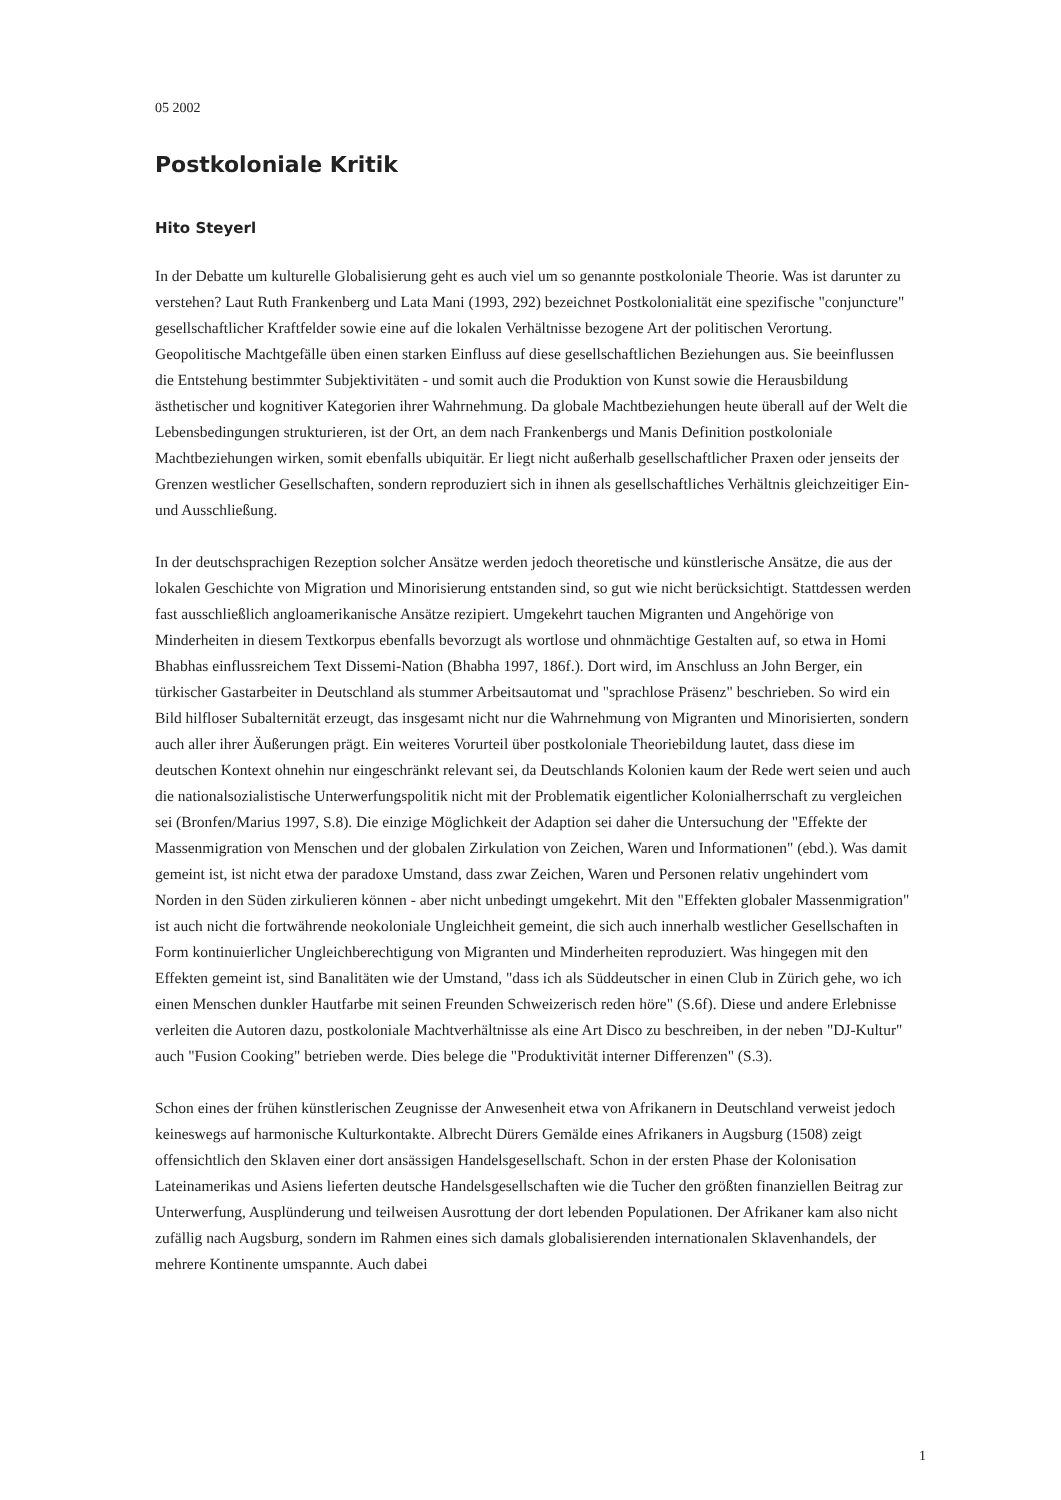05 2002
Postkoloniale Kritik
Hito Steyerl
In der Debatte um kulturelle Globalisierung geht es auch viel um so genannte postkoloniale Theorie. Was ist darunter zu verstehen? Laut Ruth Frankenberg und Lata Mani (1993, 292) bezeichnet Postkolonialität eine spezifische "conjuncture" gesellschaftlicher Kraftfelder sowie eine auf die lokalen Verhältnisse bezogene Art der politischen Verortung. Geopolitische Machtgefälle üben einen starken Einfluss auf diese gesellschaftlichen Beziehungen aus. Sie beeinflussen die Entstehung bestimmter Subjektivitäten - und somit auch die Produktion von Kunst sowie die Herausbildung ästhetischer und kognitiver Kategorien ihrer Wahrnehmung. Da globale Machtbeziehungen heute überall auf der Welt die Lebensbedingungen strukturieren, ist der Ort, an dem nach Frankenbergs und Manis Definition postkoloniale Machtbeziehungen wirken, somit ebenfalls ubiquitär. Er liegt nicht außerhalb gesellschaftlicher Praxen oder jenseits der Grenzen westlicher Gesellschaften, sondern reproduziert sich in ihnen als gesellschaftliches Verhältnis gleichzeitiger Ein- und Ausschließung.
In der deutschsprachigen Rezeption solcher Ansätze werden jedoch theoretische und künstlerische Ansätze, die aus der lokalen Geschichte von Migration und Minorisierung entstanden sind, so gut wie nicht berücksichtigt. Stattdessen werden fast ausschließlich angloamerikanische Ansätze rezipiert. Umgekehrt tauchen Migranten und Angehörige von Minderheiten in diesem Textkorpus ebenfalls bevorzugt als wortlose und ohnmächtige Gestalten auf, so etwa in Homi Bhabhas einflussreichem Text Dissemi-Nation (Bhabha 1997, 186f.). Dort wird, im Anschluss an John Berger, ein türkischer Gastarbeiter in Deutschland als stummer Arbeitsautomat und "sprachlose Präsenz" beschrieben. So wird ein Bild hilfloser Subalternität erzeugt, das insgesamt nicht nur die Wahrnehmung von Migranten und Minorisierten, sondern auch aller ihrer Äußerungen prägt. Ein weiteres Vorurteil über postkoloniale Theoriebildung lautet, dass diese im deutschen Kontext ohnehin nur eingeschränkt relevant sei, da Deutschlands Kolonien kaum der Rede wert seien und auch die nationalsozialistische Unterwerfungspolitik nicht mit der Problematik eigentlicher Kolonialherrschaft zu vergleichen sei (Bronfen/Marius 1997, S.8). Die einzige Möglichkeit der Adaption sei daher die Untersuchung der "Effekte der Massenmigration von Menschen und der globalen Zirkulation von Zeichen, Waren und Informationen" (ebd.). Was damit gemeint ist, ist nicht etwa der paradoxe Umstand, dass zwar Zeichen, Waren und Personen relativ ungehindert vom Norden in den Süden zirkulieren können - aber nicht unbedingt umgekehrt. Mit den "Effekten globaler Massenmigration" ist auch nicht die fortwährende neokoloniale Ungleichheit gemeint, die sich auch innerhalb westlicher Gesellschaften in Form kontinuierlicher Ungleichberechtigung von Migranten und Minderheiten reproduziert. Was hingegen mit den Effekten gemeint ist, sind Banalitäten wie der Umstand, "dass ich als Süddeutscher in einen Club in Zürich gehe, wo ich einen Menschen dunkler Hautfarbe mit seinen Freunden Schweizerisch reden höre" (S.6f). Diese und andere Erlebnisse verleiten die Autoren dazu, postkoloniale Machtverhältnisse als eine Art Disco zu beschreiben, in der neben "DJ-Kultur" auch "Fusion Cooking" betrieben werde. Dies belege die "Produktivität interner Differenzen" (S.3).
Schon eines der frühen künstlerischen Zeugnisse der Anwesenheit etwa von Afrikanern in Deutschland verweist jedoch keineswegs auf harmonische Kulturkontakte. Albrecht Dürers Gemälde eines Afrikaners in Augsburg (1508) zeigt offensichtlich den Sklaven einer dort ansässigen Handelsgesellschaft. Schon in der ersten Phase der Kolonisation Lateinamerikas und Asiens lieferten deutsche Handelsgesellschaften wie die Tucher den größten finanziellen Beitrag zur Unterwerfung, Ausplünderung und teilweisen Ausrottung der dort lebenden Populationen. Der Afrikaner kam also nicht zufällig nach Augsburg, sondern im Rahmen eines sich damals globalisierenden internationalen Sklavenhandels, der mehrere Kontinente umspannte. Auch dabei
1